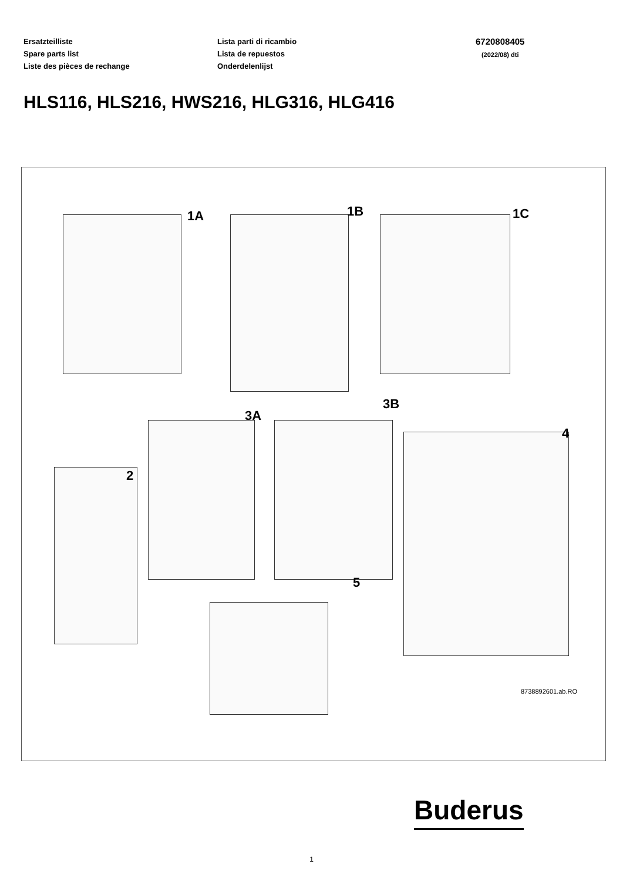Ersatzteilliste
Spare parts list
Liste des pièces de rechange
Lista parti di ricambio
Lista de repuestos
Onderdelenlijst
6720808405
(2022/08) dti
HLS116, HLS216, HWS216, HLG316, HLG416
1A 1B 1C
2
3A
3B
4
5
8738892601.ab.RO
Buderus
1